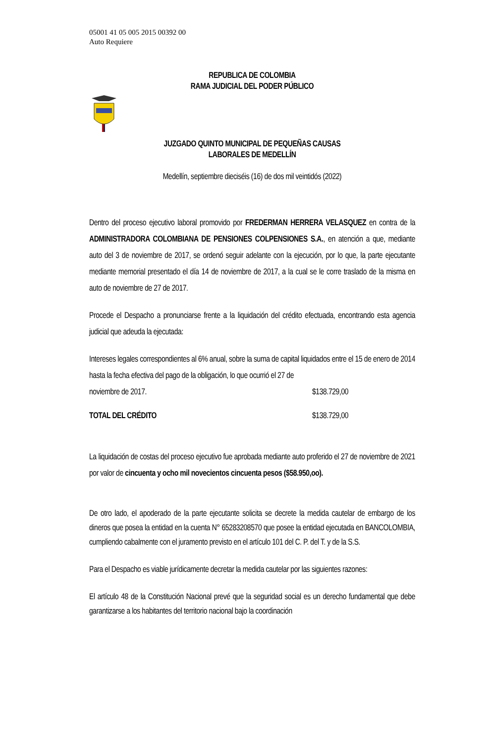05001 41 05 005 2015 00392 00
Auto Requiere
REPUBLICA DE COLOMBIA
RAMA JUDICIAL DEL PODER PÚBLICO
JUZGADO QUINTO MUNICIPAL DE PEQUEÑAS CAUSAS
LABORALES DE MEDELLÍN
Medellín, septiembre dieciséis (16) de dos mil veintidós (2022)
Dentro del proceso ejecutivo laboral promovido por FREDERMAN HERRERA VELASQUEZ en contra de la ADMINISTRADORA COLOMBIANA DE PENSIONES COLPENSIONES S.A., en atención a que, mediante auto del 3 de noviembre de 2017, se ordenó seguir adelante con la ejecución, por lo que, la parte ejecutante mediante memorial presentado el día 14 de noviembre de 2017, a la cual se le corre traslado de la misma en auto de noviembre de 27 de 2017.
Procede el Despacho a pronunciarse frente a la liquidación del crédito efectuada, encontrando esta agencia judicial que adeuda la ejecutada:
Intereses legales correspondientes al 6% anual, sobre la suma de capital liquidados entre el 15 de enero de 2014 hasta la fecha efectiva del pago de la obligación, lo que ocurrió el 27 de
noviembre de 2017. $138.729,00
TOTAL DEL CRÉDITO $138.729,00
La liquidación de costas del proceso ejecutivo fue aprobada mediante auto proferido el 27 de noviembre de 2021 por valor de cincuenta y ocho mil novecientos cincuenta pesos ($58.950,oo).
De otro lado, el apoderado de la parte ejecutante solicita se decrete la medida cautelar de embargo de los dineros que posea la entidad en la cuenta N° 65283208570 que posee la entidad ejecutada en BANCOLOMBIA, cumpliendo cabalmente con el juramento previsto en el artículo 101 del C. P. del T. y de la S.S.
Para el Despacho es viable jurídicamente decretar la medida cautelar por las siguientes razones:
El artículo 48 de la Constitución Nacional prevé que la seguridad social es un derecho fundamental que debe garantizarse a los habitantes del territorio nacional bajo la coordinación